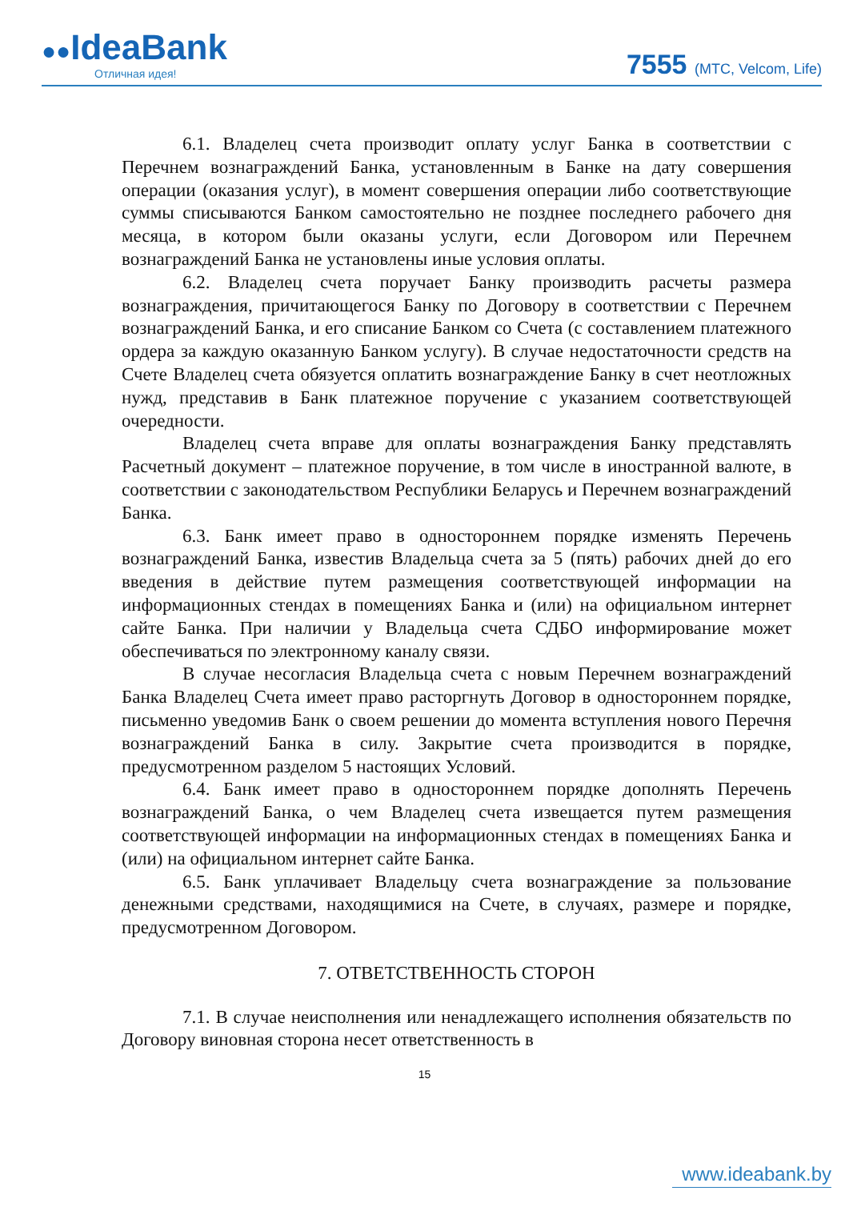●●IdeaBank
Отличная идея!
7555 (МТС, Velcom, Life)
6.1. Владелец счета производит оплату услуг Банка в соответствии с Перечнем вознаграждений Банка, установленным в Банке на дату совершения операции (оказания услуг), в момент совершения операции либо соответствующие суммы списываются Банком самостоятельно не позднее последнего рабочего дня месяца, в котором были оказаны услуги, если Договором или Перечнем вознаграждений Банка не установлены иные условия оплаты.
6.2. Владелец счета поручает Банку производить расчеты размера вознаграждения, причитающегося Банку по Договору в соответствии с Перечнем вознаграждений Банка, и его списание Банком со Счета (с составлением платежного ордера за каждую оказанную Банком услугу). В случае недостаточности средств на Счете Владелец счета обязуется оплатить вознаграждение Банку в счет неотложных нужд, представив в Банк платежное поручение с указанием соответствующей очередности.
Владелец счета вправе для оплаты вознаграждения Банку представлять Расчетный документ – платежное поручение, в том числе в иностранной валюте, в соответствии с законодательством Республики Беларусь и Перечнем вознаграждений Банка.
6.3. Банк имеет право в одностороннем порядке изменять Перечень вознаграждений Банка, известив Владельца счета за 5 (пять) рабочих дней до его введения в действие путем размещения соответствующей информации на информационных стендах в помещениях Банка и (или) на официальном интернет сайте Банка. При наличии у Владельца счета СДБО информирование может обеспечиваться по электронному каналу связи.
В случае несогласия Владельца счета с новым Перечнем вознаграждений Банка Владелец Счета имеет право расторгнуть Договор в одностороннем порядке, письменно уведомив Банк о своем решении до момента вступления нового Перечня вознаграждений Банка в силу. Закрытие счета производится в порядке, предусмотренном разделом 5 настоящих Условий.
6.4. Банк имеет право в одностороннем порядке дополнять Перечень вознаграждений Банка, о чем Владелец счета извещается путем размещения соответствующей информации на информационных стендах в помещениях Банка и (или) на официальном интернет сайте Банка.
6.5. Банк уплачивает Владельцу счета вознаграждение за пользование денежными средствами, находящимися на Счете, в случаях, размере и порядке, предусмотренном Договором.
7. ОТВЕТСТВЕННОСТЬ СТОРОН
7.1. В случае неисполнения или ненадлежащего исполнения обязательств по Договору виновная сторона несет ответственность в
15
www.ideabank.by